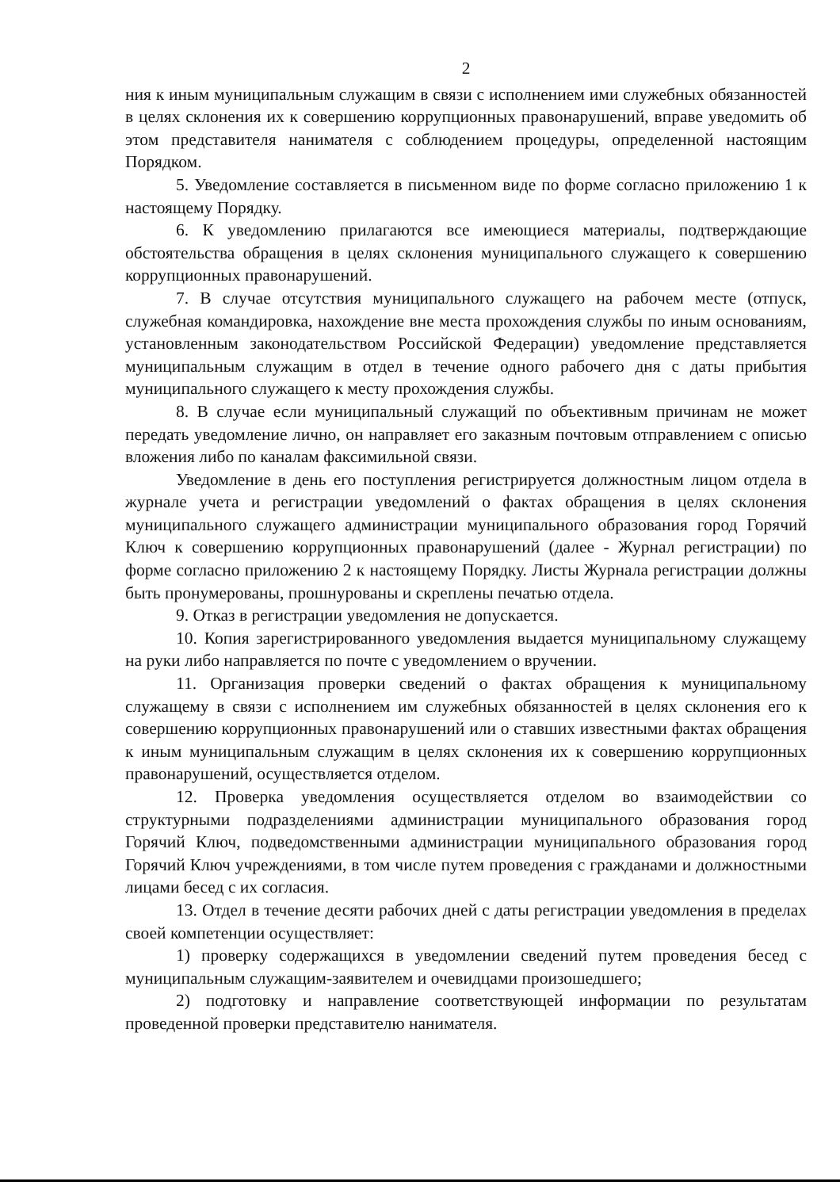2
ния к иным муниципальным служащим в связи с исполнением ими служебных обязанностей в целях склонения их к совершению коррупционных правонарушений, вправе уведомить об этом представителя нанимателя с соблюдением процедуры, определенной настоящим Порядком.
5. Уведомление составляется в письменном виде по форме согласно приложению 1 к настоящему Порядку.
6. К уведомлению прилагаются все имеющиеся материалы, подтверждающие обстоятельства обращения в целях склонения муниципального служащего к совершению коррупционных правонарушений.
7. В случае отсутствия муниципального служащего на рабочем месте (отпуск, служебная командировка, нахождение вне места прохождения службы по иным основаниям, установленным законодательством Российской Федерации) уведомление представляется муниципальным служащим в отдел в течение одного рабочего дня с даты прибытия муниципального служащего к месту прохождения службы.
8. В случае если муниципальный служащий по объективным причинам не может передать уведомление лично, он направляет его заказным почтовым отправлением с описью вложения либо по каналам факсимильной связи.
Уведомление в день его поступления регистрируется должностным лицом отдела в журнале учета и регистрации уведомлений о фактах обращения в целях склонения муниципального служащего администрации муниципального образования город Горячий Ключ к совершению коррупционных правонарушений (далее - Журнал регистрации) по форме согласно приложению 2 к настоящему Порядку. Листы Журнала регистрации должны быть пронумерованы, прошнурованы и скреплены печатью отдела.
9. Отказ в регистрации уведомления не допускается.
10. Копия зарегистрированного уведомления выдается муниципальному служащему на руки либо направляется по почте с уведомлением о вручении.
11. Организация проверки сведений о фактах обращения к муниципальному служащему в связи с исполнением им служебных обязанностей в целях склонения его к совершению коррупционных правонарушений или о ставших известными фактах обращения к иным муниципальным служащим в целях склонения их к совершению коррупционных правонарушений, осуществляется отделом.
12. Проверка уведомления осуществляется отделом во взаимодействии со структурными подразделениями администрации муниципального образования город Горячий Ключ, подведомственными администрации муниципального образования город Горячий Ключ учреждениями, в том числе путем проведения с гражданами и должностными лицами бесед с их согласия.
13. Отдел в течение десяти рабочих дней с даты регистрации уведомления в пределах своей компетенции осуществляет:
1) проверку содержащихся в уведомлении сведений путем проведения бесед с муниципальным служащим-заявителем и очевидцами произошедшего;
2) подготовку и направление соответствующей информации по результатам проведенной проверки представителю нанимателя.